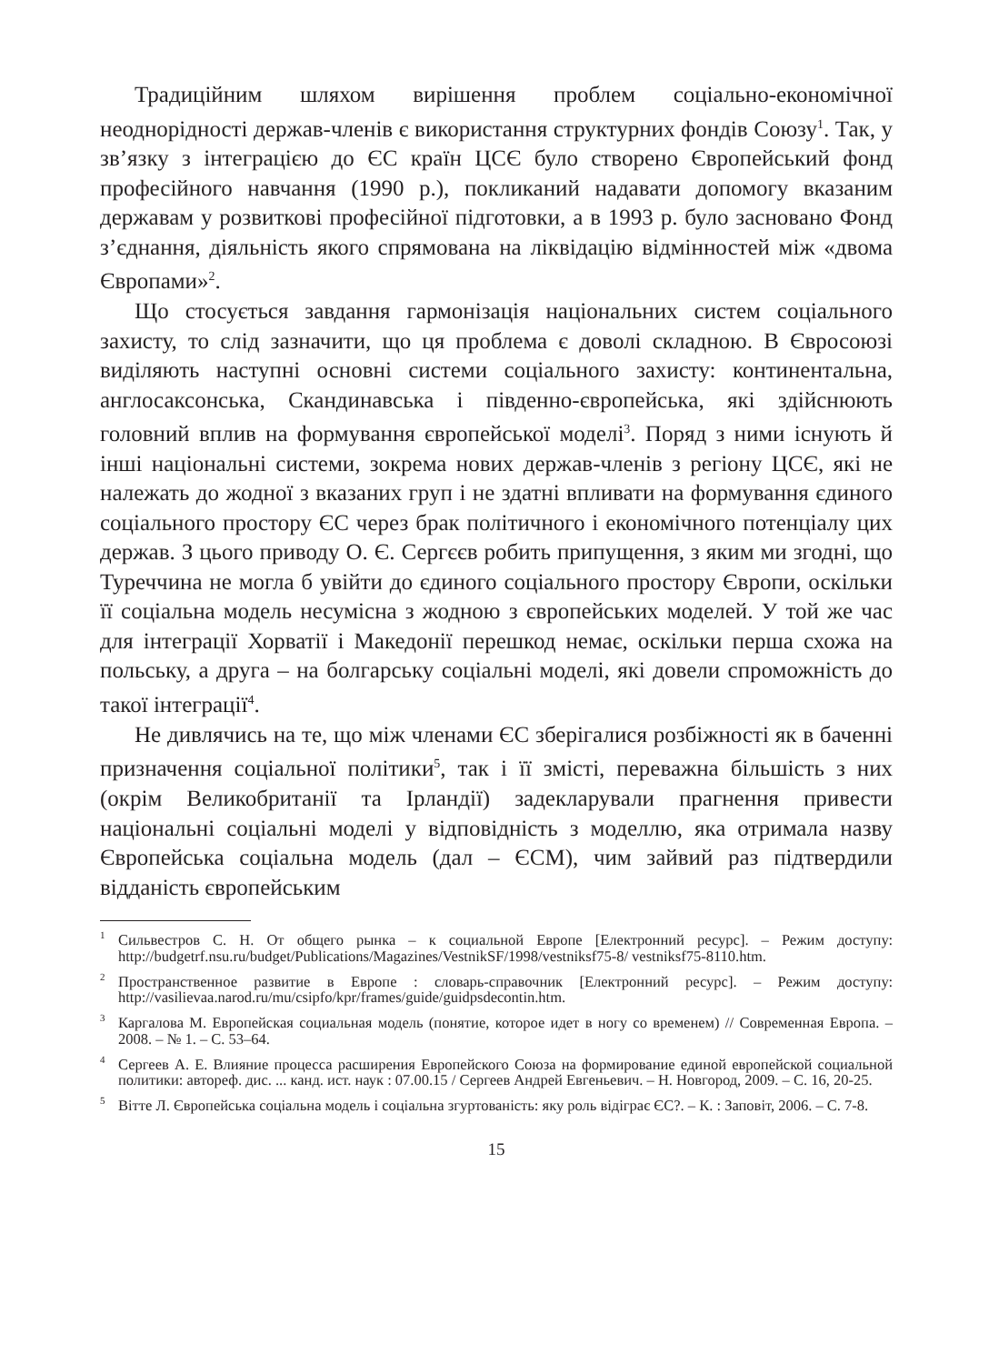Традиційним шляхом вирішення проблем соціально-економічної неоднорідності держав-членів є використання структурних фондів Союзу<sup>1</sup>. Так, у зв’язку з інтеграцією до ЄС країн ЦСЄ було створено Європейський фонд професійного навчання (1990 р.), покликаний надавати допомогу вказаним державам у розвиткові професійної підготовки, а в 1993 р. було засновано Фонд з’єднання, діяльність якого спрямована на ліквідацію відмінностей між «двома Європами»<sup>2</sup>.
Що стосується завдання гармонізація національних систем соціального захисту, то слід зазначити, що ця проблема є доволі складною. В Євросоюзі виділяють наступні основні системи соціального захисту: континентальна, англосаксонська, Скандинавська і південно-європейська, які здійснюють головний вплив на формування європейської моделі<sup>3</sup>. Поряд з ними існують й інші національні системи, зокрема нових держав-членів з регіону ЦСЄ, які не належать до жодної з вказаних груп і не здатні впливати на формування єдиного соціального простору ЄС через брак політичного і економічного потенціалу цих держав. З цього приводу О. Є. Сергєєв робить припущення, з яким ми згодні, що Туреччина не могла б увійти до єдиного соціального простору Європи, оскільки її соціальна модель несумісна з жодною з європейських моделей. У той же час для інтеграції Хорватії і Македонії перешкод немає, оскільки перша схожа на польську, а друга – на болгарську соціальні моделі, які довели спроможність до такої інтеграції<sup>4</sup>.
Не дивлячись на те, що між членами ЄС зберігалися розбіжності як в баченні призначення соціальної політики<sup>5</sup>, так і її змісті, переважна більшість з них (окрім Великобританії та Ірландії) задекларували прагнення привести національні соціальні моделі у відповідність з моделлю, яка отримала назву Європейська соціальна модель (дал – ЄСМ), чим зайвий раз підтвердили відданість європейським
<sup>1</sup> Сильвестров С. Н. От общего рынка – к социальной Европе [Електронний ресурс]. – Режим доступу: http://budgetrf.nsu.ru/budget/Publications/Magazines/VestnikSF/1998/vestniksf75-8/ vestniksf75-8110.htm.
<sup>2</sup> Пространственное развитие в Европе : словарь-справочник [Електронний ресурс]. – Режим доступу: http://vasilievaa.narod.ru/mu/csipfo/kpr/frames/guide/guidpsdecontin.htm.
<sup>3</sup> Каргалова М. Европейская социальная модель (понятие, которое идет в ногу со временем) // Современная Европа. – 2008. – № 1. – С. 53–64.
<sup>4</sup> Сергеев А. Е. Влияние процесса расширения Европейского Союза на формирование единой европейской социальной политики: автореф. дис. ... канд. ист. наук : 07.00.15 / Сергеев Андрей Евгеньевич. – Н. Новгород, 2009. – С. 16, 20-25.
<sup>5</sup> Вітте Л. Європейська соціальна модель і соціальна згуртованість: яку роль відіграє ЄС?. – К. : Заповіт, 2006. – С. 7-8.
15